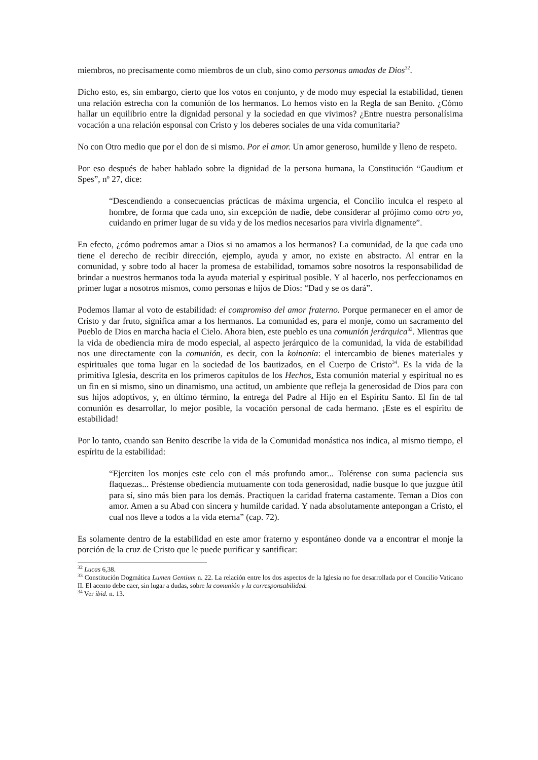miembros, no precisamente como miembros de un club, sino como personas amadas de Dios<sup>32</sup>.
Dicho esto, es, sin embargo, cierto que los votos en conjunto, y de modo muy especial la estabilidad, tienen una relación estrecha con la comunión de los hermanos. Lo hemos visto en la Regla de san Benito. ¿Cómo hallar un equilibrio entre la dignidad personal y la sociedad en que vivimos? ¿Entre nuestra personalísima vocación a una relación esponsal con Cristo y los deberes sociales de una vida comunitaria?
No con Otro medio que por el don de si mismo. Por el amor. Un amor generoso, humilde y lleno de respeto.
Por eso después de haber hablado sobre la dignidad de la persona humana, la Constitución “Gaudium et Spes”, nº 27, dice:
“Descendiendo a consecuencias prácticas de máxima urgencia, el Concilio inculca el respeto al hombre, de forma que cada uno, sin excepción de nadie, debe considerar al prójimo como otro yo, cuidando en primer lugar de su vida y de los medios necesarios para vivirla dignamente”.
En efecto, ¿cómo podremos amar a Dios si no amamos a los hermanos? La comunidad, de la que cada uno tiene el derecho de recibir dirección, ejemplo, ayuda y amor, no existe en abstracto. Al entrar en la comunidad, y sobre todo al hacer la promesa de estabilidad, tomamos sobre nosotros la responsabilidad de brindar a nuestros hermanos toda la ayuda material y espiritual posible. Y al hacerlo, nos perfeccionamos en primer lugar a nosotros mismos, como personas e hijos de Dios: “Dad y se os dará”.
Podemos llamar al voto de estabilidad: el compromiso del amor fraterno. Porque permanecer en el amor de Cristo y dar fruto, significa amar a los hermanos. La comunidad es, para el monje, como un sacramento del Pueblo de Dios en marcha hacia el Cielo. Ahora bien, este pueblo es una comunión jerárquica<sup>33</sup>. Mientras que la vida de obediencia mira de modo especial, al aspecto jerárquico de la comunidad, la vida de estabilidad nos une directamente con la comunión, es decir, con la koinonía: el intercambio de bienes materiales y espirituales que toma lugar en la sociedad de los bautizados, en el Cuerpo de Cristo<sup>34</sup>. Es la vida de la primitiva Iglesia, descrita en los primeros capítulos de los Hechos. Esta comunión material y espiritual no es un fin en si mismo, sino un dinamismo, una actitud, un ambiente que refleja la generosidad de Dios para con sus hijos adoptivos, y, en último término, la entrega del Padre al Hijo en el Espíritu Santo. El fin de tal comunión es desarrollar, lo mejor posible, la vocación personal de cada hermano. ¡Este es el espíritu de estabilidad!
Por lo tanto, cuando san Benito describe la vida de la Comunidad monástica nos indica, al mismo tiempo, el espíritu de la estabilidad:
“Ejerciten los monjes este celo con el más profundo amor... Tolérense con suma paciencia sus flaquezas... Préstense obediencia mutuamente con toda generosidad, nadie busque lo que juzgue útil para sí, sino más bien para los demás. Practiquen la caridad fraterna castamente. Teman a Dios con amor. Amen a su Abad con sincera y humilde caridad. Y nada absolutamente antepongan a Cristo, el cual nos lleve a todos a la vida eterna” (cap. 72).
Es solamente dentro de la estabilidad en este amor fraterno y espontáneo donde va a encontrar el monje la porción de la cruz de Cristo que le puede purificar y santificar:
<sup>32</sup> Lucas 6,38.
<sup>33</sup> Constitución Dogmática Lumen Gentium n. 22. La relación entre los dos aspectos de la Iglesia no fue desarrollada por el Concilio Vaticano II. El acento debe caer, sin lugar a dudas, sobre la comunión y la corresponsabilidad.
<sup>34</sup> Ver ibid. n. 13.